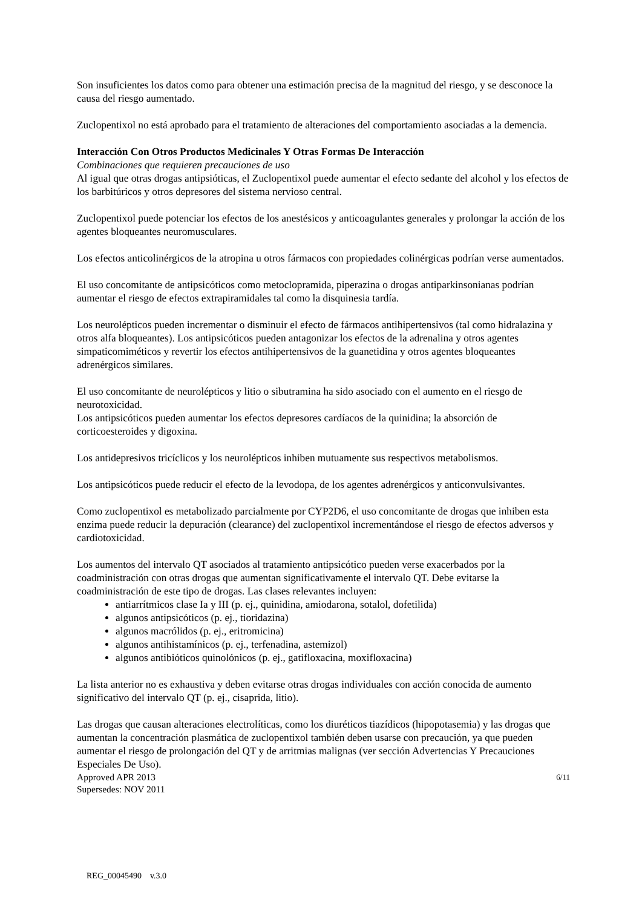Son insuficientes los datos como para obtener una estimación precisa de la magnitud del riesgo, y se desconoce la causa del riesgo aumentado.
Zuclopentixol no está aprobado para el tratamiento de alteraciones del comportamiento asociadas a la demencia.
Interacción Con Otros Productos Medicinales Y Otras Formas De Interacción
Combinaciones que requieren precauciones de uso
Al igual que otras drogas antipsióticas, el Zuclopentixol puede aumentar el efecto sedante del alcohol y los efectos de los barbitúricos y otros depresores del sistema nervioso central.
Zuclopentixol puede potenciar los efectos de los anestésicos y anticoagulantes generales y prolongar la acción de los agentes bloqueantes neuromusculares.
Los efectos anticolinérgicos de la atropina u otros fármacos con propiedades colinérgicas podrían verse aumentados.
El uso concomitante de antipsicóticos como metoclopramida, piperazina o drogas antiparkinsonianas podrían aumentar el riesgo de efectos extrapiramidales tal como la disquinesia tardía.
Los neurolépticos pueden incrementar o disminuir el efecto de fármacos antihipertensivos (tal como hidralazina y otros alfa bloqueantes). Los antipsicóticos pueden antagonizar los efectos de la adrenalina y otros agentes simpaticomiméticos y revertir los efectos antihipertensivos de la guanetidina y otros agentes bloqueantes adrenérgicos similares.
El uso concomitante de neurolépticos y litio o sibutramina ha sido asociado con el aumento en el riesgo de neurotoxicidad.
Los antipsicóticos pueden aumentar los efectos depresores cardíacos de la quinidina; la absorción de corticoesteroides y digoxina.
Los antidepresivos tricíclicos y los neurolépticos inhiben mutuamente sus respectivos metabolismos.
Los antipsicóticos puede reducir el efecto de la levodopa, de los agentes adrenérgicos y anticonvulsivantes.
Como zuclopentixol es metabolizado parcialmente por CYP2D6, el uso concomitante de drogas que inhiben esta enzima puede reducir la depuración (clearance) del zuclopentixol incrementándose el riesgo de efectos adversos y cardiotoxicidad.
Los aumentos del intervalo QT asociados al tratamiento antipsicótico pueden verse exacerbados por la coadministración con otras drogas que aumentan significativamente el intervalo QT. Debe evitarse la coadministración de este tipo de drogas. Las clases relevantes incluyen:
antiarrítmicos clase Ia y III (p. ej., quinidina, amiodarona, sotalol, dofetilida)
algunos antipsicóticos (p. ej., tioridazina)
algunos macrólidos (p. ej., eritromicina)
algunos antihistamínicos (p. ej., terfenadina, astemizol)
algunos antibióticos quinolónicos (p. ej., gatifloxacina, moxifloxacina)
La lista anterior no es exhaustiva y deben evitarse otras drogas individuales con acción conocida de aumento significativo del intervalo QT (p. ej., cisaprida, litio).
Las drogas que causan alteraciones electrolíticas, como los diuréticos tiazídicos (hipopotasemia) y las drogas que aumentan la concentración plasmática de zuclopentixol también deben usarse con precaución, ya que pueden aumentar el riesgo de prolongación del QT y de arritmias malignas (ver sección Advertencias Y Precauciones Especiales De Uso).
Approved APR 2013
Supersedes: NOV 2011
6/11
REG_00045490 v.3.0